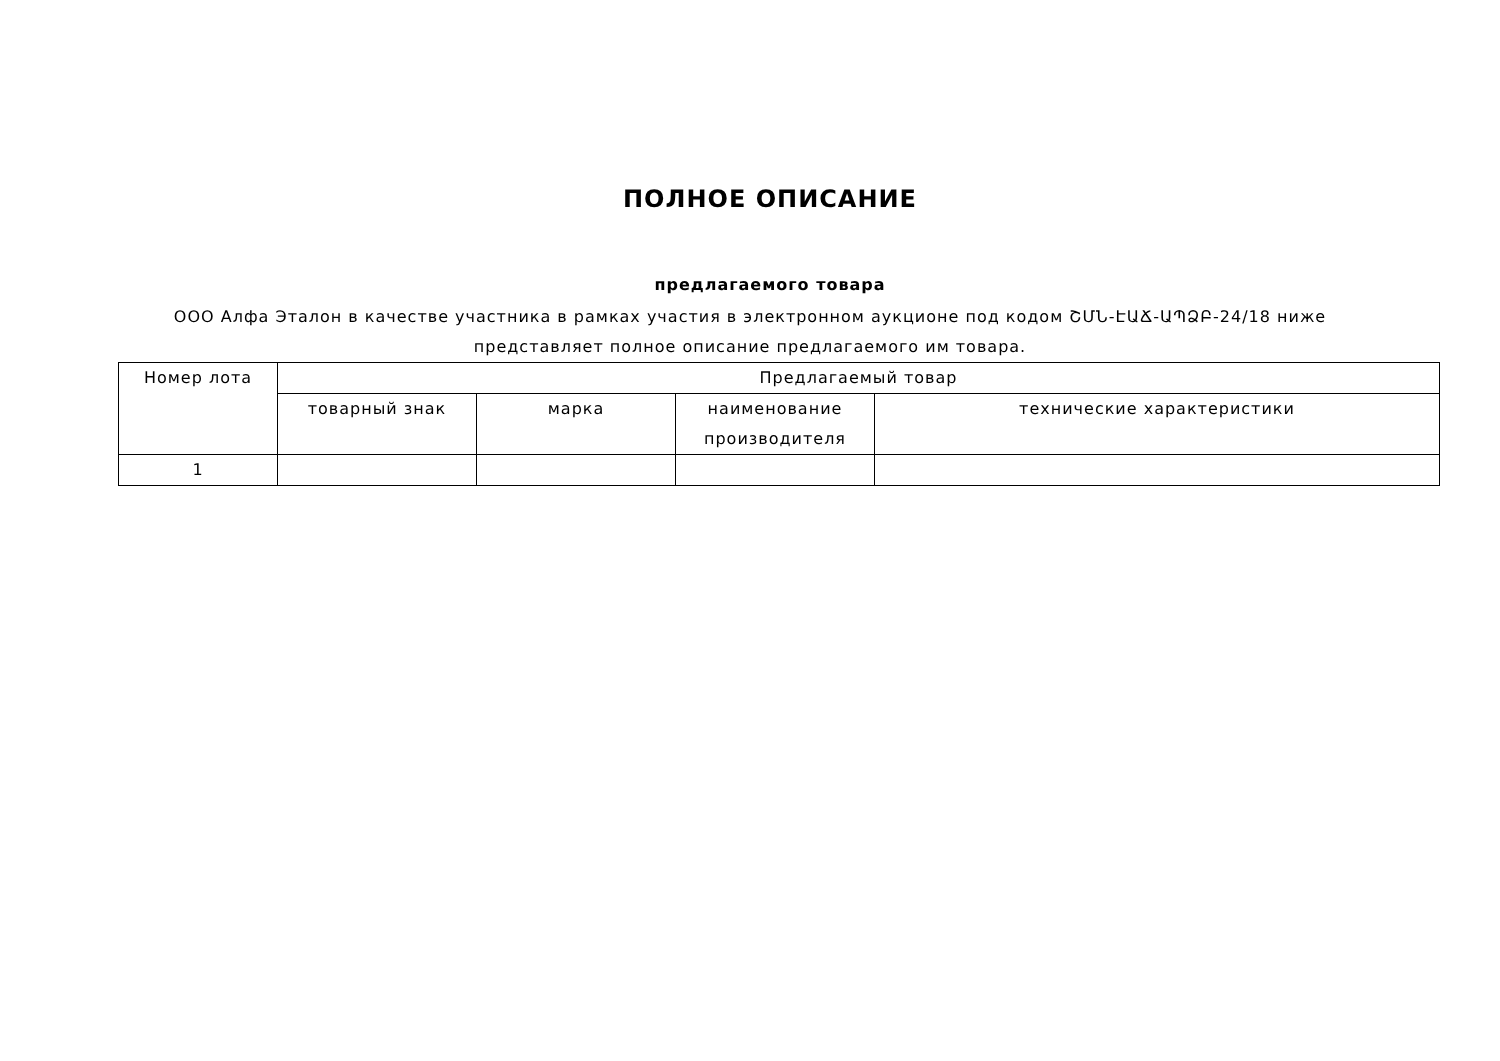ПОЛНОЕ ОПИСАНИЕ
предлагаемого товара
ООО Алфа Эталон в качестве участника в рамках участия в электронном аукционе под кодом ՇՄՆ-ԷԱՃ-ԱՊՁԲ-24/18 ниже представляет полное описание предлагаемого им товара.
| Номер лота | Предлагаемый товар | | | |
| --- | --- | --- | --- | --- |
| | товарный знак | марка | наименование производителя | технические характеристики |
| 1 | | | | |